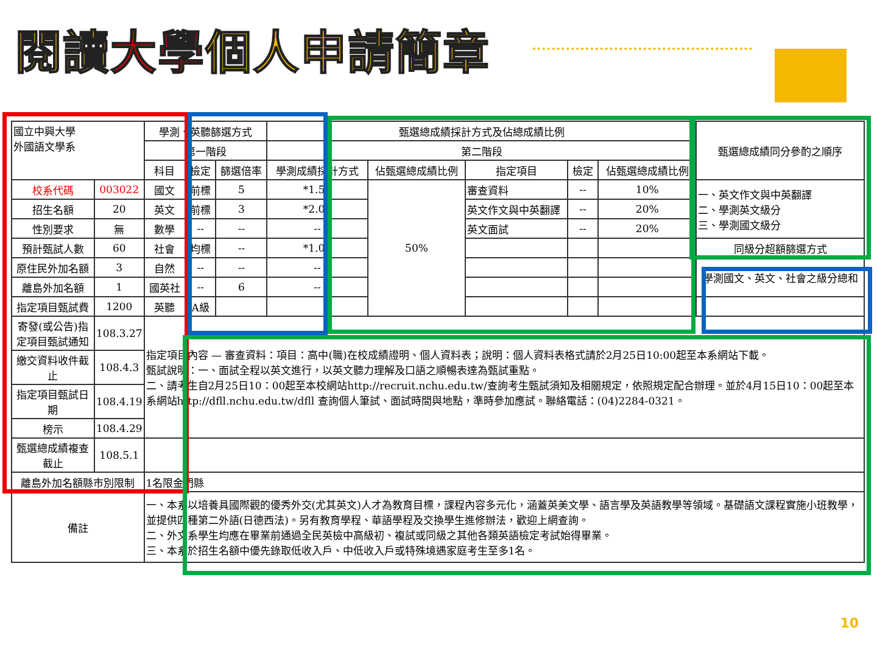閱讀大學個人申請簡章
| 國立中興大學 外國語文學系 | | 學測、英聽篩選方式 | | | 甄選總成績採計方式及佔總成績比例 | | | | | 甄選總成績同分參酌之順序 |
| | | 第一階段 | | | 第二階段 | | | | | |
| | | 科目 | 檢定 | 篩選倍率 | 學測成績採計方式 | 佔甄選總成績比例 | 指定項目 | 檢定 | 佔甄選總成績比例 | |
| 校系代碼 | 003022 | 國文 | 前標 | 5 | *1.50 | 50% | 審查資料 | -- | 10% | 一、英文作文與中英翻譯 二、學測英文級分 三、學測國文級分 |
| 招生名額 | 20 | 英文 | 前標 | 3 | *2.00 | | 英文作文與中英翻譯 | -- | 20% | |
| 性別要求 | 無 | 數學 | -- | -- | -- | | 英文面試 | -- | 20% | |
| 預計甄試人數 | 60 | 社會 | 均標 | -- | *1.00 | | | | | 同級分超額篩選方式 |
| 原住民外加名額 | 3 | 自然 | -- | -- | -- | | | | | 學測國文、英文、社會之級分總和 |
| 離島外加名額 | 1 | 國英社 | -- | 6 | -- | | | | | |
| 指定項目甄試費 | 1200 | 英聽 | A級 | | | | | | | |
| 寄發(或公告)指定項目甄試通知 | 108.3.27 | 指定項目內容 — 審查資料：項目：高中(職)在校成績證明、個人資料表；說明：個人資料表格式請於2月25日10:00起至本系網站下載。 甄試說明：一、面試全程以英文進行，以英文聽力理解及口語之順暢表達為甄試重點。 二、請考生自2月25日10：00起至本校網站http://recruit.nchu.edu.tw/查詢考生甄試須知及相關規定，依照規定配合辦理。並於4月15日10：00起至本系網站http://dfll.nchu.edu.tw/dfll 查詢個人筆試、面試時間與地點，準時參加應試。聯絡電話：(04)2284-0321。 | | | | | | | | |
| 繳交資料收件截止 | 108.4.3 | | | | | | | | | |
| 指定項目甄試日期 | 108.4.19 | | | | | | | | | |
| 榜示 | 108.4.29 | | | | | | | | | |
| 甄選總成績複查截止 | 108.5.1 | | | | | | | | | |
| 離島外加名額縣市別限制 | | 1名限金門縣 | | | | | | | | |
| 備註 | | 一、本系以培養具國際觀的優秀外交(尤其英文)人才為教育目標，課程內容多元化，涵蓋英美文學、語言學及英語教學等領域。基礎語文課程實施小班教學，並提供四種第二外語(日德西法)。另有教育學程、華語學程及交換學生進修辦法，歡迎上網查詢。 二、外文系學生均應在畢業前通過全民英檢中高級初、複試或同級之其他各類英語檢定考試始得畢業。 三、本系於招生名額中優先錄取低收入戶、中低收入戶或特殊境遇家庭考生至多1名。 | | | | | | | | |
10